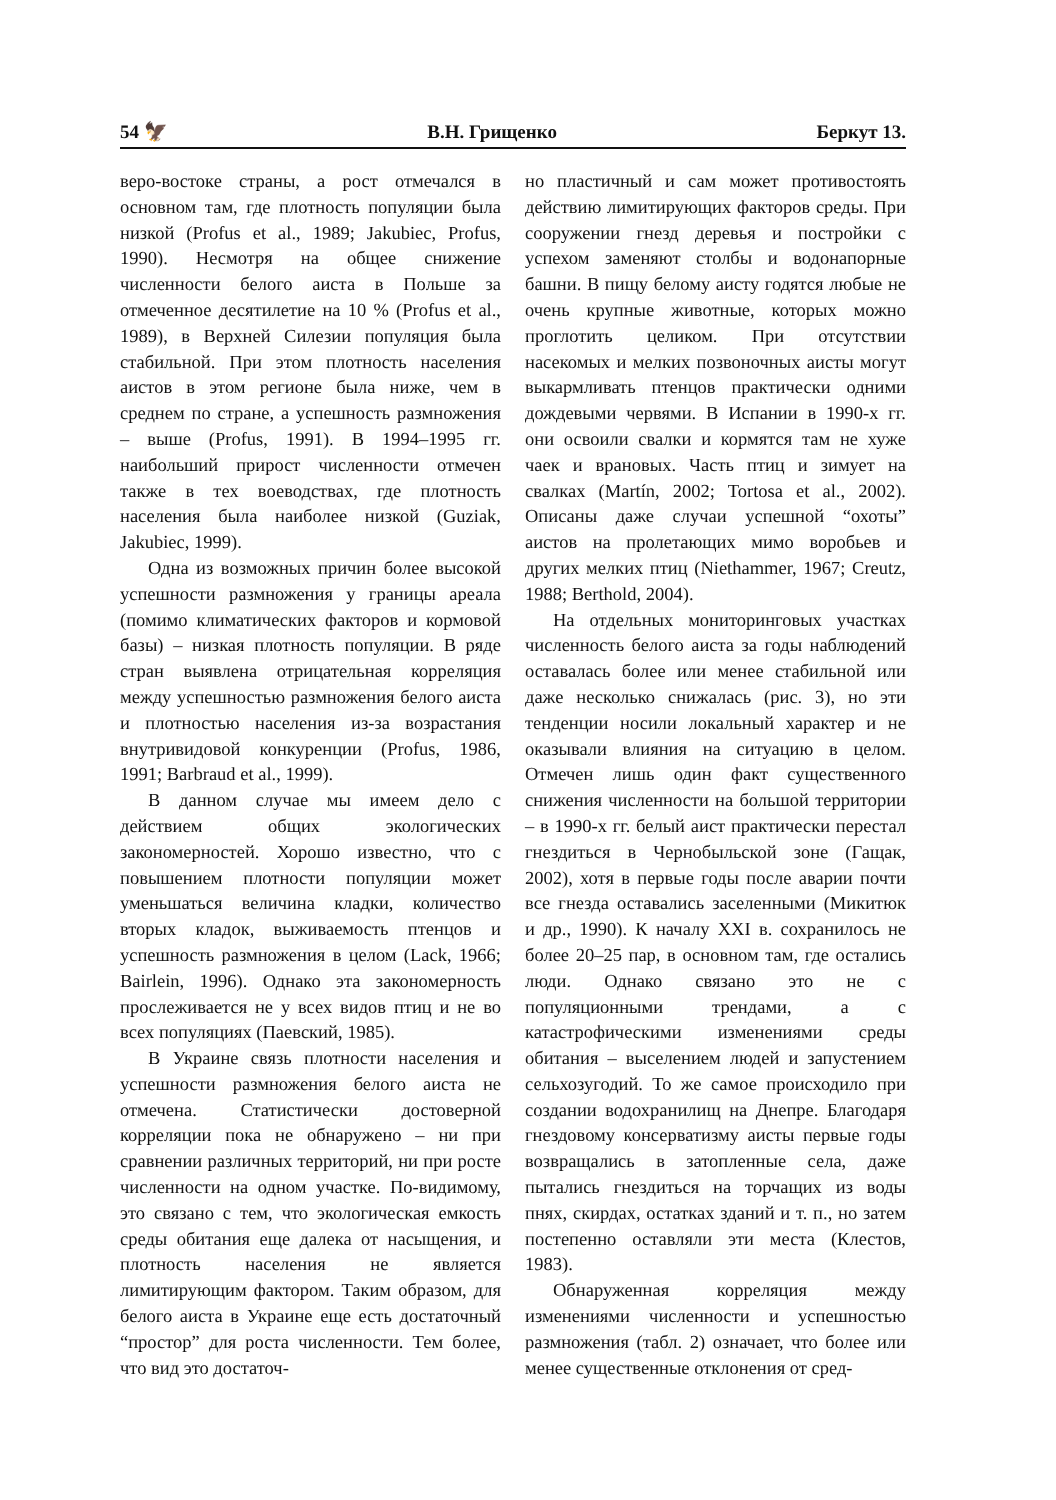54 🦅 В.Н. Грищенко Беркут 13.
веро-востоке страны, а рост отмечался в основном там, где плотность популяции была низкой (Profus et al., 1989; Jakubiec, Profus, 1990). Несмотря на общее снижение численности белого аиста в Польше за отмеченное десятилетие на 10 % (Profus et al., 1989), в Верхней Силезии популяция была стабильной. При этом плотность населения аистов в этом регионе была ниже, чем в среднем по стране, а успешность размножения – выше (Profus, 1991). В 1994–1995 гг. наибольший прирост численности отмечен также в тех воеводствах, где плотность населения была наиболее низкой (Guziak, Jakubiec, 1999).
Одна из возможных причин более высокой успешности размножения у границы ареала (помимо климатических факторов и кормовой базы) – низкая плотность популяции. В ряде стран выявлена отрицательная корреляция между успешностью размножения белого аиста и плотностью населения из-за возрастания внутривидовой конкуренции (Profus, 1986, 1991; Barbraud et al., 1999).
В данном случае мы имеем дело с действием общих экологических закономерностей. Хорошо известно, что с повышением плотности популяции может уменьшаться величина кладки, количество вторых кладок, выживаемость птенцов и успешность размножения в целом (Lack, 1966; Bairlein, 1996). Однако эта закономерность прослеживается не у всех видов птиц и не во всех популяциях (Паевский, 1985).
В Украине связь плотности населения и успешности размножения белого аиста не отмечена. Статистически достоверной корреляции пока не обнаружено – ни при сравнении различных территорий, ни при росте численности на одном участке. По-видимому, это связано с тем, что экологическая емкость среды обитания еще далека от насыщения, и плотность населения не является лимитирующим фактором. Таким образом, для белого аиста в Украине еще есть достаточный “простор” для роста численности. Тем более, что вид это достаточ-
но пластичный и сам может противостоять действию лимитирующих факторов среды. При сооружении гнезд деревья и постройки с успехом заменяют столбы и водонапорные башни. В пищу белому аисту годятся любые не очень крупные животные, которых можно проглотить целиком. При отсутствии насекомых и мелких позвоночных аисты могут выкармливать птенцов практически одними дождевыми червями. В Испании в 1990-х гг. они освоили свалки и кормятся там не хуже чаек и врановых. Часть птиц и зимует на свалках (Martín, 2002; Tortosa et al., 2002). Описаны даже случаи успешной “охоты” аистов на пролетающих мимо воробьев и других мелких птиц (Niethammer, 1967; Creutz, 1988; Berthold, 2004).
На отдельных мониторинговых участках численность белого аиста за годы наблюдений оставалась более или менее стабильной или даже несколько снижалась (рис. 3), но эти тенденции носили локальный характер и не оказывали влияния на ситуацию в целом. Отмечен лишь один факт существенного снижения численности на большой территории – в 1990-х гг. белый аист практически перестал гнездиться в Чернобыльской зоне (Гащак, 2002), хотя в первые годы после аварии почти все гнезда оставались заселенными (Микитюк и др., 1990). К началу XXI в. сохранилось не более 20–25 пар, в основном там, где остались люди. Однако связано это не с популяционными трендами, а с катастрофическими изменениями среды обитания – выселением людей и запустением сельхозугодий. То же самое происходило при создании водохранилищ на Днепре. Благодаря гнездовому консерватизму аисты первые годы возвращались в затопленные села, даже пытались гнездиться на торчащих из воды пнях, скирдах, остатках зданий и т. п., но затем постепенно оставляли эти места (Клестов, 1983).
Обнаруженная корреляция между изменениями численности и успешностью размножения (табл. 2) означает, что более или менее существенные отклонения от сред-